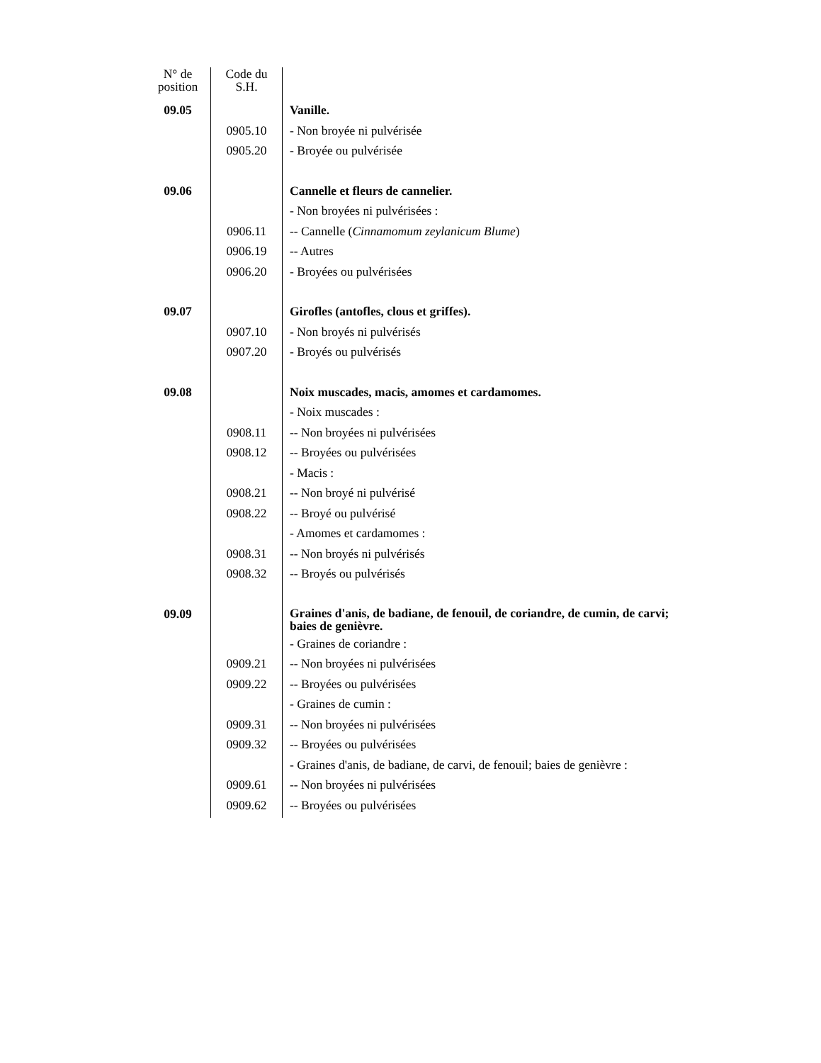| N° de position | Code du S.H. | |
| --- | --- | --- |
| 09.05 | | Vanille. |
| | 0905.10 | - Non broyée ni pulvérisée |
| | 0905.20 | - Broyée ou pulvérisée |
| 09.06 | | Cannelle et fleurs de cannelier. |
| | | - Non broyées ni pulvérisées : |
| | 0906.11 | -- Cannelle ( Cinnamomum zeylanicum Blume ) |
| | 0906.19 | -- Autres |
| | 0906.20 | - Broyées ou pulvérisées |
| 09.07 | | Girofles (antofles, clous et griffes). |
| | 0907.10 | - Non broyés ni pulvérisés |
| | 0907.20 | - Broyés ou pulvérisés |
| 09.08 | | Noix muscades, macis, amomes et cardamomes. |
| | | - Noix muscades : |
| | 0908.11 | -- Non broyées ni pulvérisées |
| | 0908.12 | -- Broyées ou pulvérisées |
| | | - Macis : |
| | 0908.21 | -- Non broyé ni pulvérisé |
| | 0908.22 | -- Broyé ou pulvérisé |
| | | - Amomes et cardamomes : |
| | 0908.31 | -- Non broyés ni pulvérisés |
| | 0908.32 | -- Broyés ou pulvérisés |
| 09.09 | | Graines d'anis, de badiane, de fenouil, de coriandre, de cumin, de carvi; baies de genièvre. |
| | | - Graines de coriandre : |
| | 0909.21 | -- Non broyées ni pulvérisées |
| | 0909.22 | -- Broyées ou pulvérisées |
| | | - Graines de cumin : |
| | 0909.31 | -- Non broyées ni pulvérisées |
| | 0909.32 | -- Broyées ou pulvérisées |
| | | - Graines d'anis, de badiane, de carvi, de fenouil; baies de genièvre : |
| | 0909.61 | -- Non broyées ni pulvérisées |
| | 0909.62 | -- Broyées ou pulvérisées |